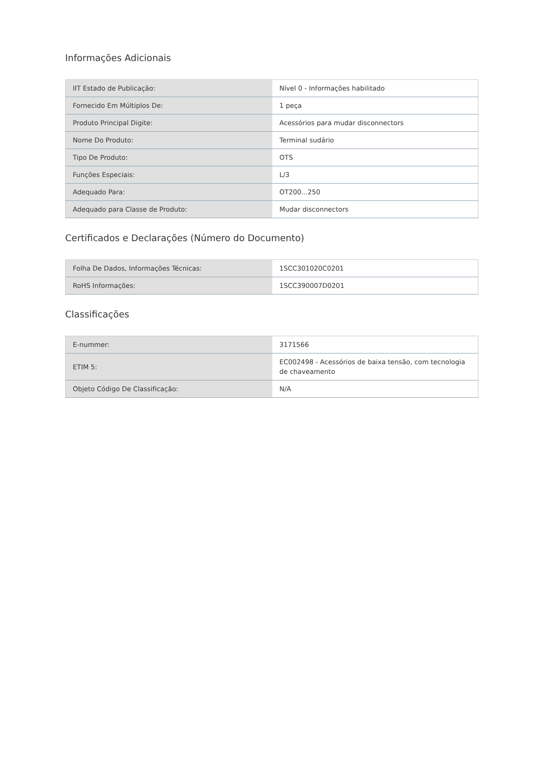Informações Adicionais
| IIT Estado de Publicação: | Nível 0 - Informações habilitado |
| Fornecido Em Múltiplos De: | 1 peça |
| Produto Principal Digite: | Acessórios para mudar disconnectors |
| Nome Do Produto: | Terminal sudário |
| Tipo De Produto: | OTS |
| Funções Especiais: | L/3 |
| Adequado Para: | OT200...250 |
| Adequado para Classe de Produto: | Mudar disconnectors |
Certificados e Declarações (Número do Documento)
| Folha De Dados, Informações Técnicas: | 1SCC301020C0201 |
| RoHS Informações: | 1SCC390007D0201 |
Classificações
| E-nummer: | 3171566 |
| ETIM 5: | EC002498 - Acessórios de baixa tensão, com tecnologia de chaveamento |
| Objeto Código De Classificação: | N/A |